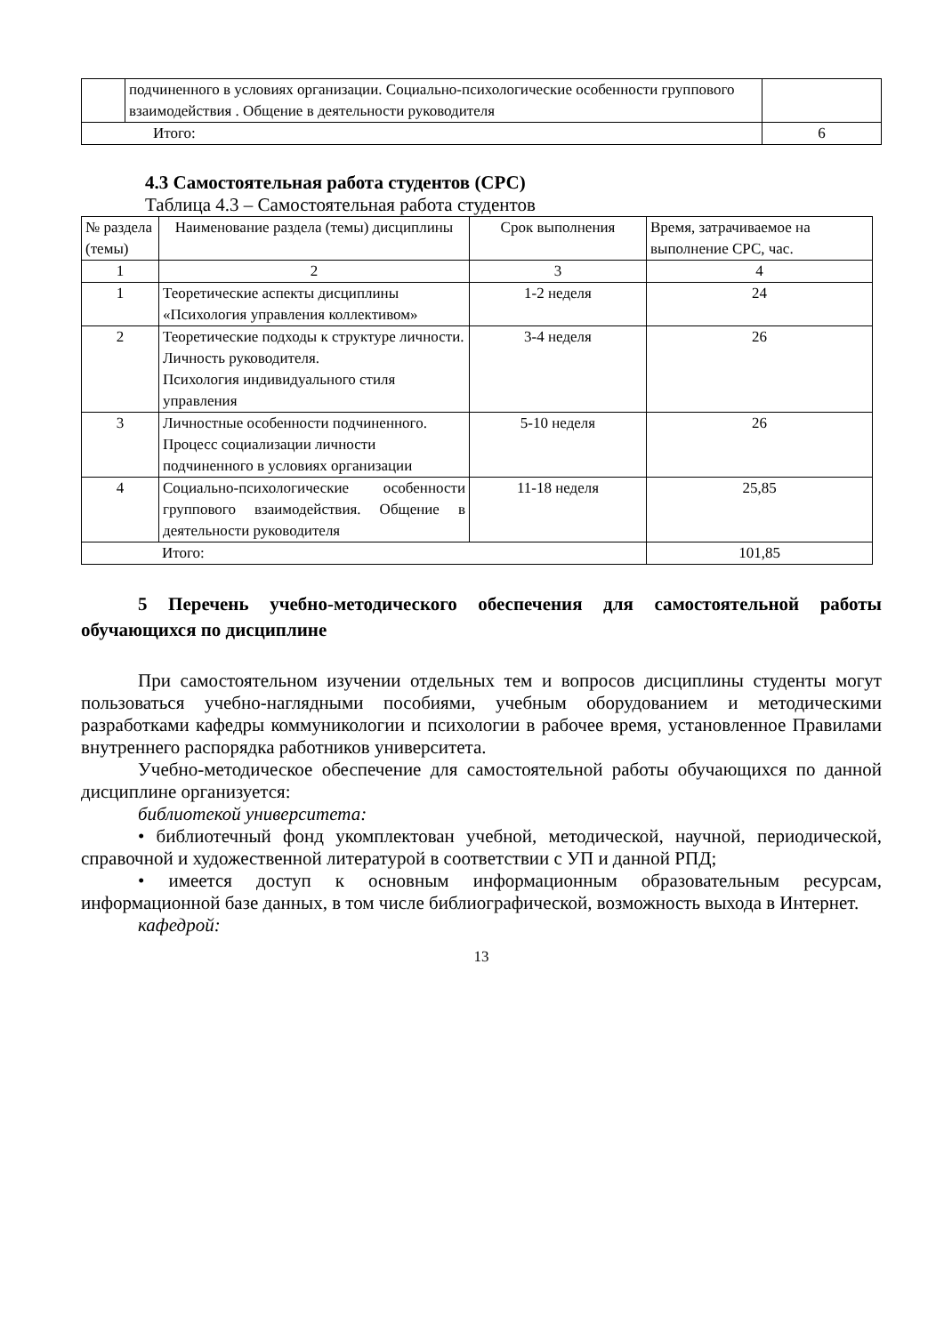| | подчиненного в условиях организации. Социально-психологические особенности группового взаимодействия . Общение в деятельности руководителя | |
| Итого: | | 6 |
4.3 Самостоятельная работа студентов (СРС)
Таблица 4.3 – Самостоятельная работа студентов
| № раздела (темы) | Наименование раздела (темы) дисциплины | Срок выполнения | Время, затрачиваемое на выполнение СРС, час. |
| 1 | 2 | 3 | 4 |
| 1 | Теоретические аспекты дисциплины «Психология управления коллективом» | 1-2 неделя | 24 |
| 2 | Теоретические подходы к структуре личности. Личность руководителя. Психология индивидуального стиля управления | 3-4 неделя | 26 |
| 3 | Личностные особенности подчиненного. Процесс социализации личности подчиненного в условиях организации | 5-10 неделя | 26 |
| 4 | Социально-психологические особенности группового взаимодействия. Общение в деятельности руководителя | 11-18 неделя | 25,85 |
| Итого: | | | 101,85 |
5 Перечень учебно-методического обеспечения для самостоятельной работы обучающихся по дисциплине
При самостоятельном изучении отдельных тем и вопросов дисциплины студенты могут пользоваться учебно-наглядными пособиями, учебным оборудованием и методическими разработками кафедры коммуникологии и психологии в рабочее время, установленное Правилами внутреннего распорядка работников университета.
Учебно-методическое обеспечение для самостоятельной работы обучающихся по данной дисциплине организуется:
библиотекой университета:
• библиотечный фонд укомплектован учебной, методической, научной, периодической, справочной и художественной литературой в соответствии с УП и данной РПД;
• имеется доступ к основным информационным образовательным ресурсам, информационной базе данных, в том числе библиографической, возможность выхода в Интернет.
кафедрой:
13